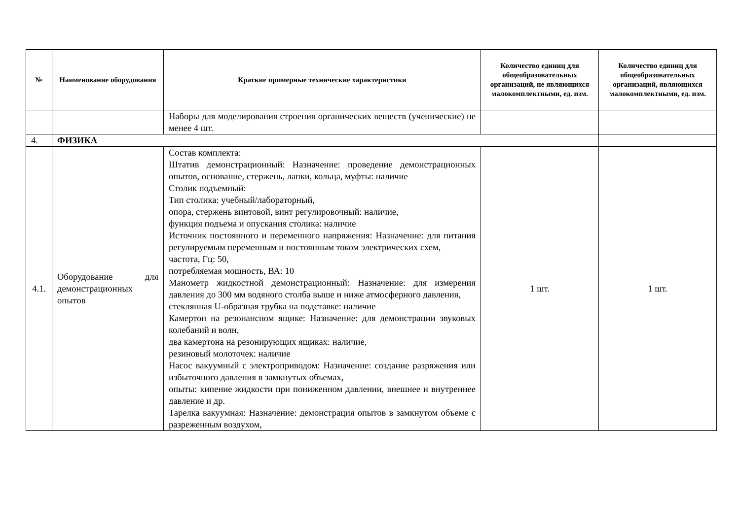| № | Наименование оборудования | Краткие примерные технические характеристики | Количество единиц для общеобразовательных организаций, не являющихся малокомплектными, ед. изм. | Количество единиц для общеобразовательных организаций, являющихся малокомплектными, ед. изм. |
| --- | --- | --- | --- | --- |
| | | Наборы для моделирования строения органических веществ (ученические) не менее 4 шт. | | |
| 4. | ФИЗИКА | | | |
| 4.1. | Оборудование для демонстрационных опытов | Состав комплекта: Штатив демонстрационный: Назначение: проведение демонстрационных опытов, основание, стержень, лапки, кольца, муфты: наличие Столик подъемный: Тип столика: учебный/лабораторный, опора, стержень винтовой, винт регулировочный: наличие, функция подъема и опускания столика: наличие Источник постоянного и переменного напряжения: Назначение: для питания регулируемым переменным и постоянным током электрических схем, частота, Гц: 50, потребляемая мощность, ВА: 10 Манометр жидкостной демонстрационный: Назначение: для измерения давления до 300 мм водяного столба выше и ниже атмосферного давления, стеклянная U-образная трубка на подставке: наличие Камертон на резонансном ящике: Назначение: для демонстрации звуковых колебаний и волн, два камертона на резонирующих ящиках: наличие, резиновый молоточек: наличие Насос вакуумный с электроприводом: Назначение: создание разряжения или избыточного давления в замкнутых объемах, опыты: кипение жидкости при пониженном давлении, внешнее и внутреннее давление и др. Тарелка вакуумная: Назначение: демонстрация опытов в замкнутом объеме с разреженным воздухом, | 1 шт. | 1 шт. |